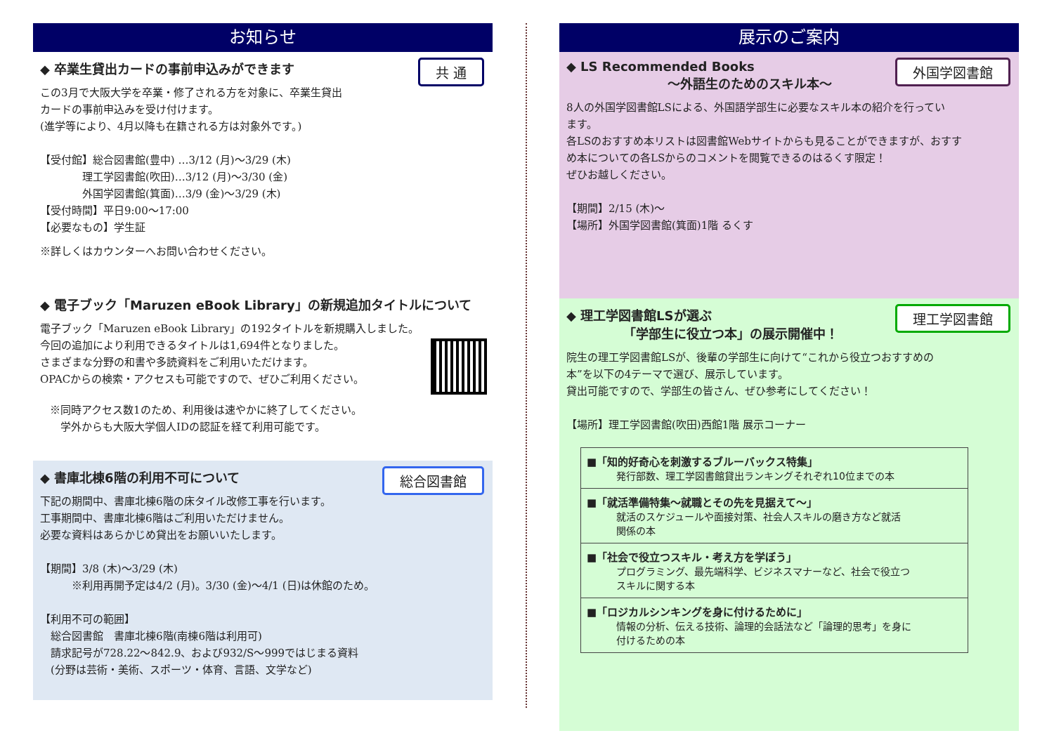お知らせ
共 通
◆ 卒業生貸出カードの事前申込みができます
この3月で大阪大学を卒業・修了される方を対象に、卒業生貸出
カードの事前申込みを受け付けます。
(進学等により、4月以降も在籍される方は対象外です。)
【受付館】総合図書館(豊中) …3/12 (月)～3/29 (木)
　　　　理工学図書館(吹田)…3/12 (月)～3/30 (金)
　　　　外国学図書館(箕面)…3/9 (金)～3/29 (木)
【受付時間】平日9:00～17:00
【必要なもの】学生証
※詳しくはカウンターへお問い合わせください。
◆ 電子ブック「Maruzen eBook Library」の新規追加タイトルについて
電子ブック「Maruzen eBook Library」の192タイトルを新規購入しました。
今回の追加により利用できるタイトルは1,694件となりました。
さまざまな分野の和書や多読資料をご利用いただけます。
OPACからの検索・アクセスも可能ですので、ぜひご利用ください。
※同時アクセス数1のため、利用後は速やかに終了してください。
　学外からも大阪大学個人IDの認証を経て利用可能です。
総合図書館
◆ 書庫北棟6階の利用不可について
下記の期間中、書庫北棟6階の床タイル改修工事を行います。
工事期間中、書庫北棟6階はご利用いただけません。
必要な資料はあらかじめ貸出をお願いいたします。
【期間】3/8 (木)～3/29 (木)
　　　※利用再開予定は4/2 (月)。3/30 (金)～4/1 (日)は休館のため。
【利用不可の範囲】
　総合図書館　書庫北棟6階(南棟6階は利用可)
　請求記号が728.22～842.9、および932/S～999ではじまる資料
　(分野は芸術・美術、スポーツ・体育、言語、文学など)
展示のご案内
外国学図書館
◆ LS Recommended Books
　　　　　　　　～外語生のためのスキル本～
8人の外国学図書館LSによる、外国語学部生に必要なスキル本の紹介を行ってい
ます。
各LSのおすすめ本リストは図書館Webサイトからも見ることができますが、おすす
め本についての各LSからのコメントを閲覧できるのはるくす限定！
ぜひお越しください。
【期間】2/15 (木)～
【場所】外国学図書館(箕面)1階 るくす
理工学図書館
◆ 理工学図書館LSが選ぶ
　　　　　「学部生に役立つ本」の展示開催中！
院生の理工学図書館LSが、後輩の学部生に向けて“これから役立つおすすめの
本”を以下の4テーマで選び、展示しています。
貸出可能ですので、学部生の皆さん、ぜひ参考にしてください！
【場所】理工学図書館(吹田)西館1階 展示コーナー
■「知的好奇心を刺激するブルーバックス特集」
　　　発行部数、理工学図書館貸出ランキングそれぞれ10位までの本
■「就活準備特集～就職とその先を見据えて～」
　　　就活のスケジュールや面接対策、社会人スキルの磨き方など就活
　　　関係の本
■「社会で役立つスキル・考え方を学ぼう」
　　　プログラミング、最先端科学、ビジネスマナーなど、社会で役立つ
　　　スキルに関する本
■「ロジカルシンキングを身に付けるために」
　　　情報の分析、伝える技術、論理的会話法など「論理的思考」を身に
　　　付けるための本